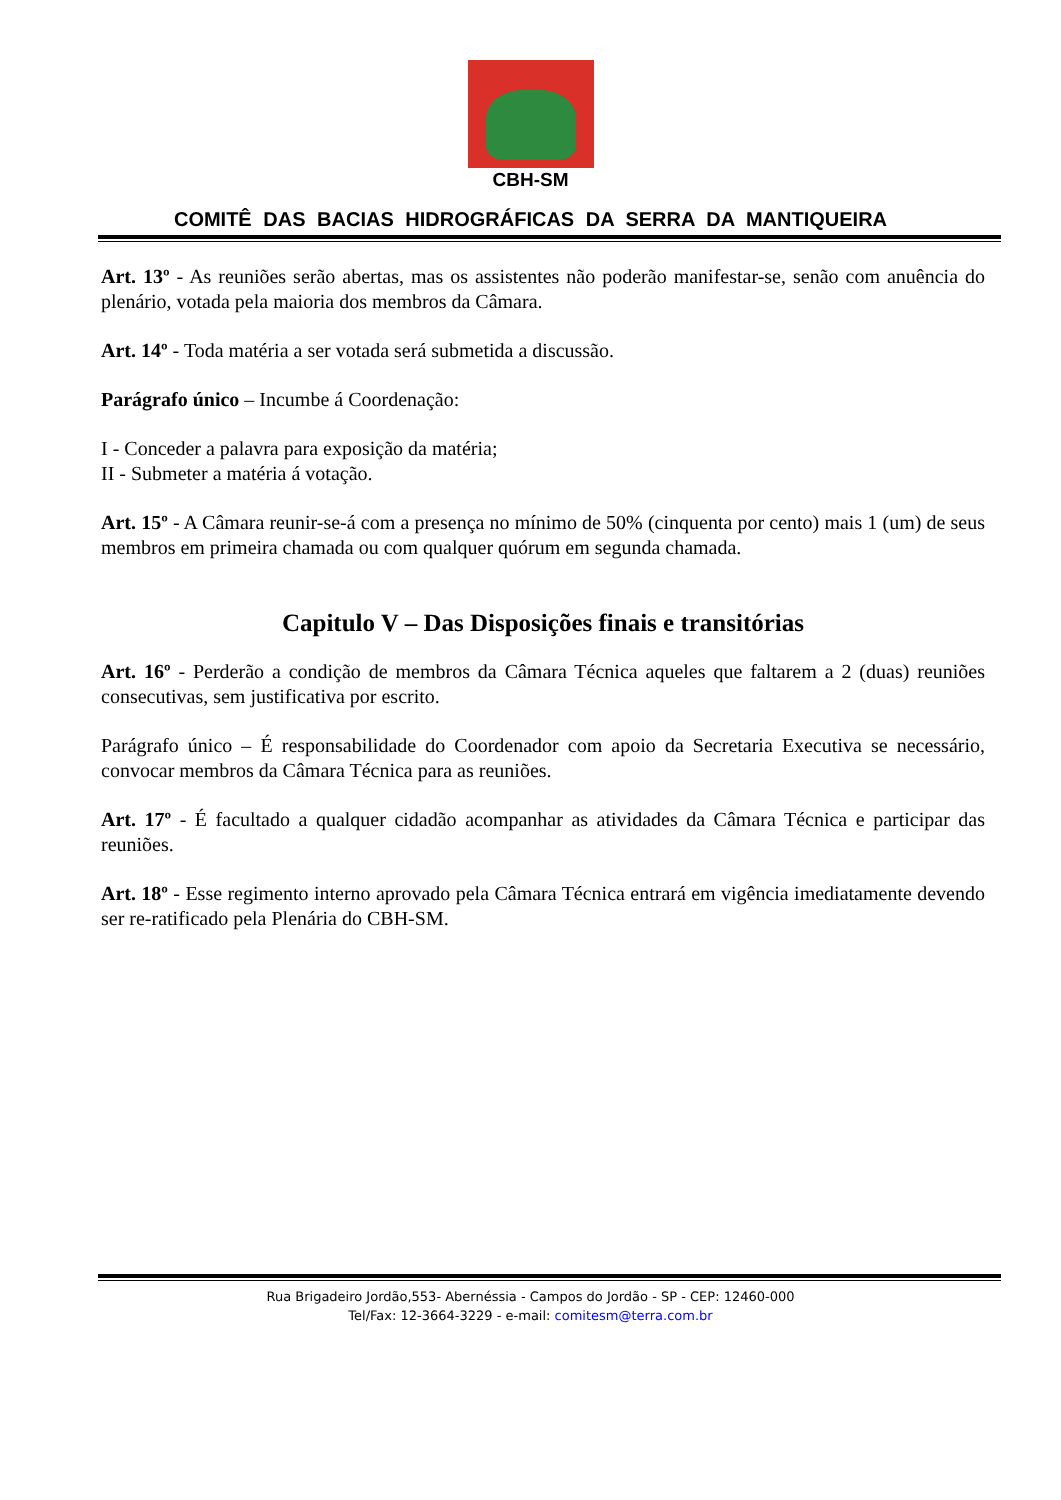CBH-SM
COMITÊ DAS BACIAS HIDROGRÁFICAS DA SERRA DA MANTIQUEIRA
Art. 13º - As reuniões serão abertas, mas os assistentes não poderão manifestar-se, senão com anuência do plenário, votada pela maioria dos membros da Câmara.
Art. 14º - Toda matéria a ser votada será submetida a discussão.
Parágrafo único – Incumbe á Coordenação:
I - Conceder a palavra para exposição da matéria;
II - Submeter a matéria á votação.
Art. 15º - A Câmara reunir-se-á com a presença no mínimo de 50% (cinquenta por cento) mais 1 (um) de seus membros em primeira chamada ou com qualquer quórum em segunda chamada.
Capitulo V – Das Disposições finais e transitórias
Art. 16º - Perderão a condição de membros da Câmara Técnica aqueles que faltarem a 2 (duas) reuniões consecutivas, sem justificativa por escrito.
Parágrafo único – É responsabilidade do Coordenador com apoio da Secretaria Executiva se necessário, convocar membros da Câmara Técnica para as reuniões.
Art. 17º - É facultado a qualquer cidadão acompanhar as atividades da Câmara Técnica e participar das reuniões.
Art. 18º - Esse regimento interno aprovado pela Câmara Técnica entrará em vigência imediatamente devendo ser re-ratificado pela Plenária do CBH-SM.
Rua Brigadeiro Jordão,553- Abernéssia - Campos do Jordão - SP - CEP: 12460-000
Tel/Fax: 12-3664-3229 - e-mail: comitesm@terra.com.br